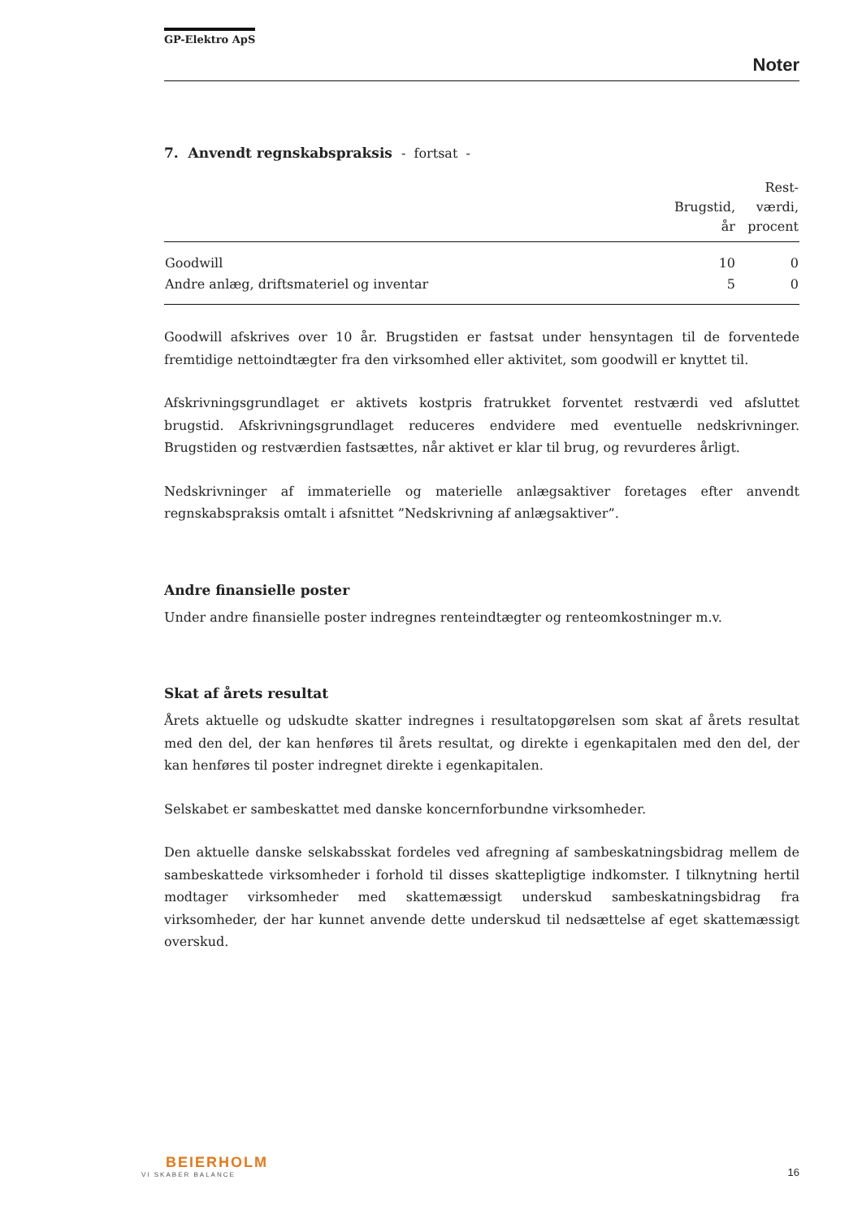GP-Elektro ApS
Noter
7. Anvendt regnskabspraksis - fortsat -
| | Brugstid, år | Rest- værdi, procent |
| --- | --- | --- |
| Goodwill | 10 | 0 |
| Andre anlæg, driftsmateriel og inventar | 5 | 0 |
Goodwill afskrives over 10 år. Brugstiden er fastsat under hensyntagen til de forventede fremtidige nettoindtægter fra den virksomhed eller aktivitet, som goodwill er knyttet til.
Afskrivningsgrundlaget er aktivets kostpris fratrukket forventet restværdi ved afsluttet brugstid. Afskrivningsgrundlaget reduceres endvidere med eventuelle nedskrivninger. Brugstiden og restværdien fastsættes, når aktivet er klar til brug, og revurderes årligt.
Nedskrivninger af immaterielle og materielle anlægsaktiver foretages efter anvendt regnskabspraksis omtalt i afsnittet ”Nedskrivning af anlægsaktiver”.
Andre finansielle poster
Under andre finansielle poster indregnes renteindtægter og renteomkostninger m.v.
Skat af årets resultat
Årets aktuelle og udskudte skatter indregnes i resultatopgørelsen som skat af årets resultat med den del, der kan henføres til årets resultat, og direkte i egenkapitalen med den del, der kan henføres til poster indregnet direkte i egenkapitalen.
Selskabet er sambeskattet med danske koncernforbundne virksomheder.
Den aktuelle danske selskabsskat fordeles ved afregning af sambeskatningsbidrag mellem de sambeskattede virksomheder i forhold til disses skattepligtige indkomster. I tilknytning hertil modtager virksomheder med skattemæssigt underskud sambeskatningsbidrag fra virksomheder, der har kunnet anvende dette underskud til nedsættelse af eget skattemæssigt overskud.
BEIERHOLM
VI SKABER BALANCE
16